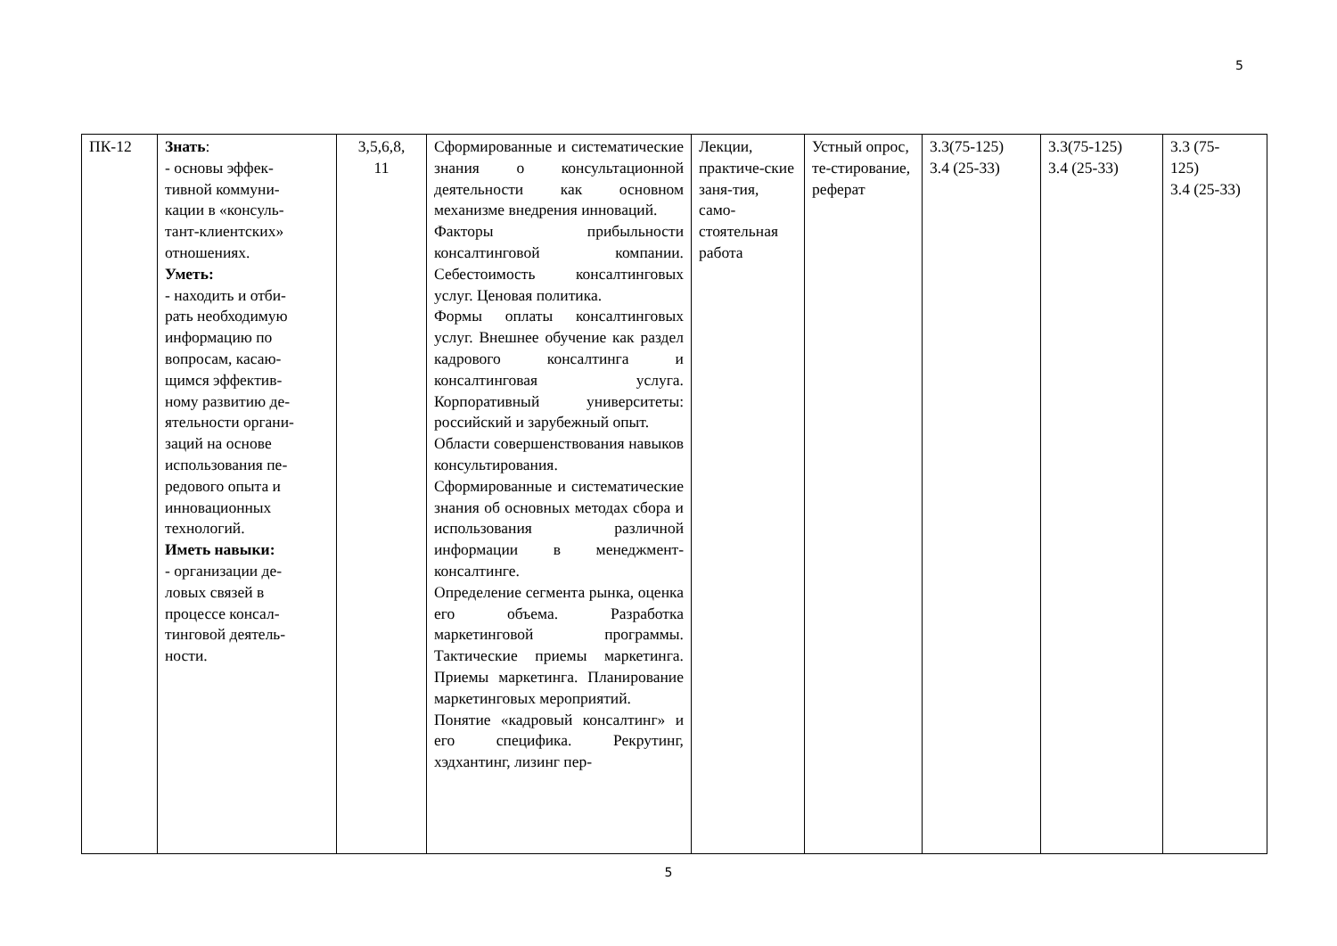5
| ПК-12 | Знать : - основы эффек- тивной коммуни- кации в «консуль- тант-клиентских» отношениях. Уметь: - находить и отби- рать необходимую информацию по вопросам, касаю- щимся эффектив- ному развитию де- ятельности органи- заций на основе использования пе- редового опыта и инновационных технологий. Иметь навыки: - организации де- ловых связей в процессе консал- тинговой деятель- ности. | 3,5,6,8, 11 | Сформированные и систематические знания о консультационной деятельности как основном механизме внедрения инноваций. Факторы прибыльности консалтинговой компании. Себестоимость консалтинговых услуг. Ценовая политика. Формы оплаты консалтинговых услуг. Внешнее обучение как раздел кадрового консалтинга и консалтинговая услуга. Корпоративный университеты: российский и зарубежный опыт. Области совершенствования навыков консультирования. Сформированные и систематические знания об основных методах сбора и использования различной информации в менеджмент-консалтинге. Определение сегмента рынка, оценка его объема. Разработка маркетинговой программы. Тактические приемы маркетинга. Приемы маркетинга. Планирование маркетинговых мероприятий. Понятие «кадровый консалтинг» и его специфика. Рекрутинг, хэдхантинг, лизинг пер- | Лекции, практиче-ские заня-тия, само-стоятельная работа | Устный опрос, те-стирование, реферат | 3.3(75-125) 3.4 (25-33) | 3.3(75-125) 3.4 (25-33) | 3.3 (75- 125) 3.4 (25-33) |
5